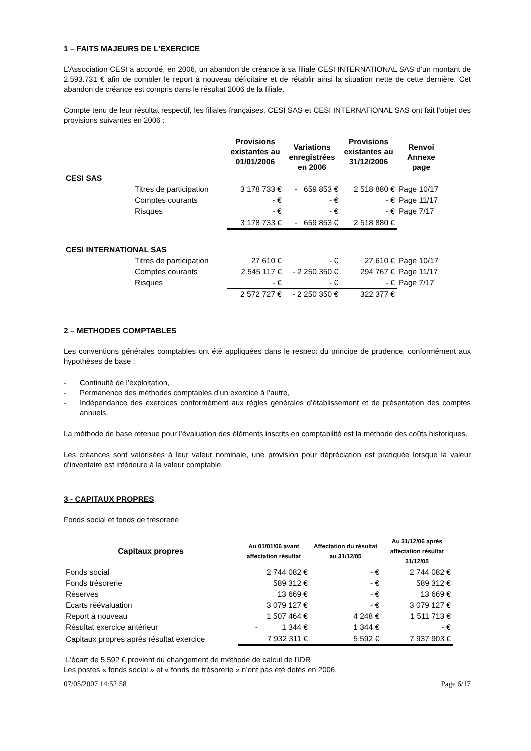1 – FAITS MAJEURS DE L’EXERCICE
L’Association CESI a accordé, en 2006, un abandon de créance à sa filiale CESI INTERNATIONAL SAS d’un montant de 2.593.731 € afin de combler le report à nouveau déficitaire et de rétablir ainsi la situation nette de cette dernière. Cet abandon de créance est compris dans le résultat 2006 de la filiale.
Compte tenu de leur résultat respectif, les filiales françaises, CESI SAS et CESI INTERNATIONAL SAS ont fait l’objet des provisions suivantes en 2006 :
| | | Provisions existantes au 01/01/2006 | Variations enregistrées en 2006 | Provisions existantes au 31/12/2006 | Renvoi Annexe page |
| --- | --- | --- | --- | --- | --- |
| CESI SAS | | | | | |
| | Titres de participation | 3 178 733 € | - 659 853 € | 2 518 880 € | Page 10/17 |
| | Comptes courants | - € | - € | - € | Page 11/17 |
| | Risques | - € | - € | - € | Page 7/17 |
| | | 3 178 733 € | - 659 853 € | 2 518 880 € | |
| CESI INTERNATIONAL SAS | | | | | |
| | Titres de participation | 27 610 € | - € | 27 610 € | Page 10/17 |
| | Comptes courants | 2 545 117 € | - 2 250 350 € | 294 767 € | Page 11/17 |
| | Risques | - € | - € | - € | Page 7/17 |
| | | 2 572 727 € | - 2 250 350 € | 322 377 € | |
2 – METHODES COMPTABLES
Les conventions générales comptables ont été appliquées dans le respect du principe de prudence, conformément aux hypothèses de base :
- Continuité de l’exploitation,
- Permanence des méthodes comptables d’un exercice à l’autre,
- Indépendance des exercices conformément aux règles générales d’établissement et de présentation des comptes annuels.
La méthode de base retenue pour l’évaluation des éléments inscrits en comptabilité est la méthode des coûts historiques.
Les créances sont valorisées à leur valeur nominale, une provision pour dépréciation est pratiquée lorsque la valeur d’inventaire est inférieure à la valeur comptable.
3 - CAPITAUX PROPRES
Fonds social et fonds de trésorerie
| Capitaux propres | Au 01/01/06 avant affectation résultat | Affectation du résultat au 31/12/05 | Au 31/12/06 après affectation résultat 31/12/05 |
| --- | --- | --- | --- |
| Fonds social | 2 744 082 € | - € | 2 744 082 € |
| Fonds trésorerie | 589 312 € | - € | 589 312 € |
| Réserves | 13 669 € | - € | 13 669 € |
| Ecarts réévaluation | 3 079 127 € | - € | 3 079 127 € |
| Report à nouveau | 1 507 464 € | 4 248 € | 1 511 713 € |
| Résultat exercice antérieur | - 1 344 € | 1 344 € | - € |
| Capitaux propres après résultat exercice | 7 932 311 € | 5 592 € | 7 937 903 € |
L'écart de 5.592 € provient du changement de méthode de calcul de l'IDR
Les postes « fonds social » et « fonds de trésorerie » n’ont pas été dotés en 2006.
07/05/2007 14:52:58 Page 6/17